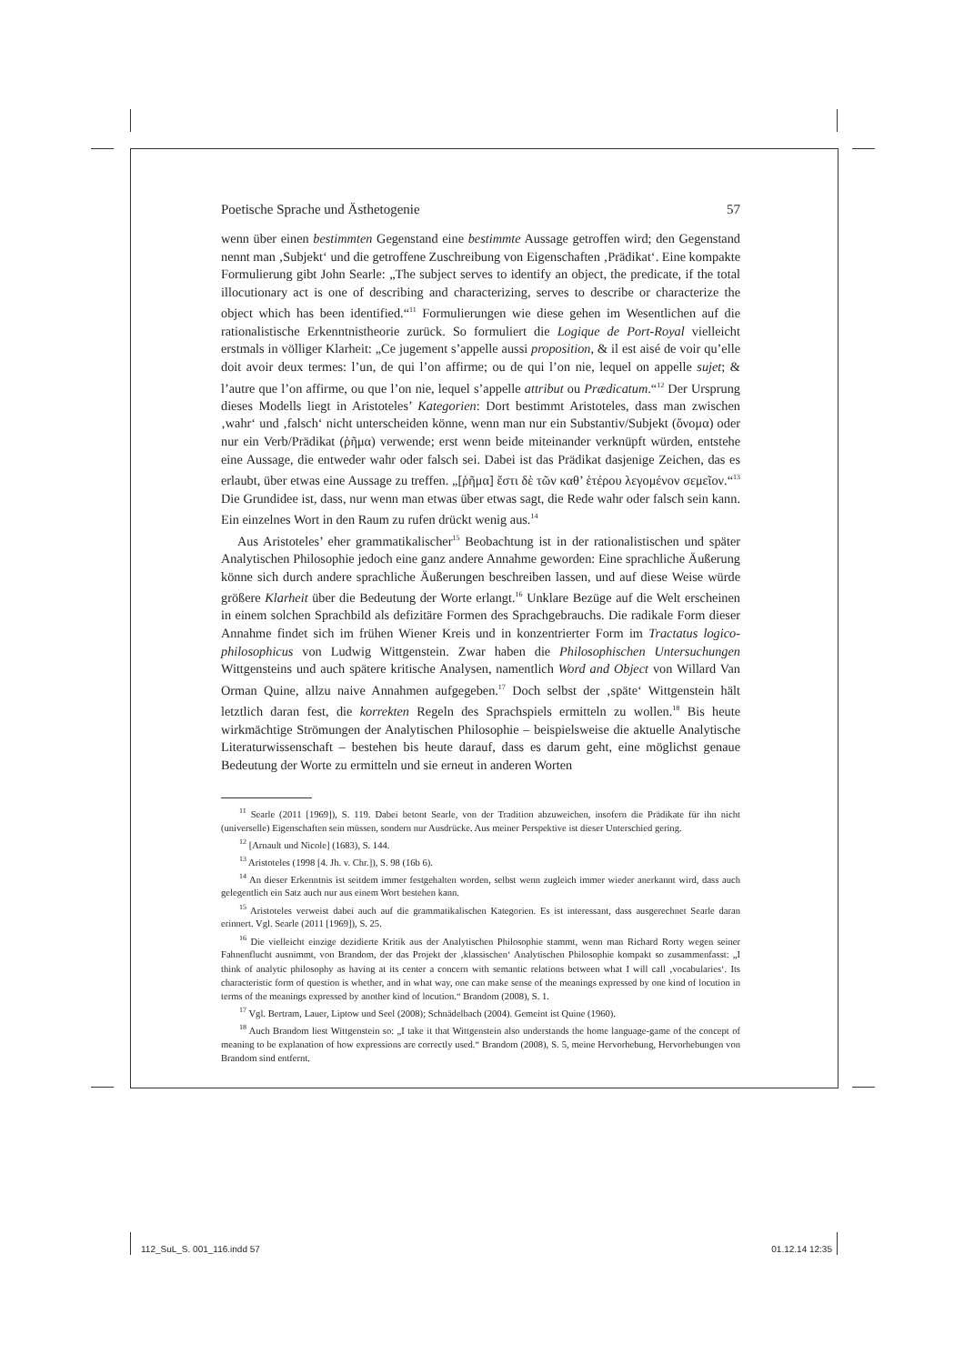Poetische Sprache und Ästhetogenie 57
wenn über einen bestimmten Gegenstand eine bestimmte Aussage getroffen wird; den Gegenstand nennt man ‚Subjekt‘ und die getroffene Zuschreibung von Eigenschaften ‚Prädikat‘. Eine kompakte Formulierung gibt John Searle: „The subject serves to identify an object, the predicate, if the total illocutionary act is one of describing and characterizing, serves to describe or characterize the object which has been identified.“<sup>11</sup> Formulierungen wie diese gehen im Wesentlichen auf die rationalistische Erkenntnistheorie zurück. So formuliert die Logique de Port-Royal vielleicht erstmals in völliger Klarheit: „Ce jugement s’appelle aussi proposition, & il est aisé de voir qu’elle doit avoir deux termes: l’un, de qui l’on affirme; ou de qui l’on nie, lequel on appelle sujet; & l’autre que l’on affirme, ou que l’on nie, lequel s’appelle attribut ou Prædicatum.“<sup>12</sup> Der Ursprung dieses Modells liegt in Aristoteles’ Kategorien: Dort bestimmt Aristoteles, dass man zwischen ‚wahr‘ und ‚falsch‘ nicht unterscheiden könne, wenn man nur ein Substantiv/Subjekt (ὄνομα) oder nur ein Verb/Prädikat (ῥῆμα) verwende; erst wenn beide miteinander verknüpft würden, entstehe eine Aussage, die entweder wahr oder falsch sei. Dabei ist das Prädikat dasjenige Zeichen, das es erlaubt, über etwas eine Aussage zu treffen. „[ῥῆμα] ἔστι δὲ τῶν καθ’ ἑτέρου λεγομένον σεμεῖον.“<sup>13</sup> Die Grundidee ist, dass, nur wenn man etwas über etwas sagt, die Rede wahr oder falsch sein kann. Ein einzelnes Wort in den Raum zu rufen drückt wenig aus.<sup>14</sup>
Aus Aristoteles’ eher grammatikalischer<sup>15</sup> Beobachtung ist in der rationalistischen und später Analytischen Philosophie jedoch eine ganz andere Annahme geworden: Eine sprachliche Äußerung könne sich durch andere sprachliche Äußerungen beschreiben lassen, und auf diese Weise würde größere Klarheit über die Bedeutung der Worte erlangt.<sup>16</sup> Unklare Bezüge auf die Welt erscheinen in einem solchen Sprachbild als defizitäre Formen des Sprachgebrauchs. Die radikale Form dieser Annahme findet sich im frühen Wiener Kreis und in konzentrierter Form im Tractatus logico-philosophicus von Ludwig Wittgenstein. Zwar haben die Philosophischen Untersuchungen Wittgensteins und auch spätere kritische Analysen, namentlich Word and Object von Willard Van Orman Quine, allzu naive Annahmen aufgegeben.<sup>17</sup> Doch selbst der ‚späte‘ Wittgenstein hält letztlich daran fest, die korrekten Regeln des Sprachspiels ermitteln zu wollen.<sup>18</sup> Bis heute wirkmächtige Strömungen der Analytischen Philosophie – beispielsweise die aktuelle Analytische Literaturwissenschaft – bestehen bis heute darauf, dass es darum geht, eine möglichst genaue Bedeutung der Worte zu ermitteln und sie erneut in anderen Worten
<sup>11</sup> Searle (2011 [1969]), S. 119. Dabei betont Searle, von der Tradition abzuweichen, insofern die Prädikate für ihn nicht (universelle) Eigenschaften sein müssen, sondern nur Ausdrücke. Aus meiner Perspektive ist dieser Unterschied gering.
<sup>12</sup> [Arnault und Nicole] (1683), S. 144.
<sup>13</sup> Aristoteles (1998 [4. Jh. v. Chr.]), S. 98 (16b 6).
<sup>14</sup> An dieser Erkenntnis ist seitdem immer festgehalten worden, selbst wenn zugleich immer wieder anerkannt wird, dass auch gelegentlich ein Satz auch nur aus einem Wort bestehen kann.
<sup>15</sup> Aristoteles verweist dabei auch auf die grammatikalischen Kategorien. Es ist interessant, dass ausgerechnet Searle daran erinnert. Vgl. Searle (2011 [1969]), S. 25.
<sup>16</sup> Die vielleicht einzige dezidierte Kritik aus der Analytischen Philosophie stammt, wenn man Richard Rorty wegen seiner Fahnenflucht ausnimmt, von Brandom, der das Projekt der ‚klassischen‘ Analytischen Philosophie kompakt so zusammenfasst: „I think of analytic philosophy as having at its center a concern with semantic relations between what I will call ‚vocabularies‘. Its characteristic form of question is whether, and in what way, one can make sense of the meanings expressed by one kind of locution in terms of the meanings expressed by another kind of locution.“ Brandom (2008), S. 1.
<sup>17</sup> Vgl. Bertram, Lauer, Liptow und Seel (2008); Schnädelbach (2004). Gemeint ist Quine (1960).
<sup>18</sup> Auch Brandom liest Wittgenstein so: „I take it that Wittgenstein also understands the home language-game of the concept of meaning to be explanation of how expressions are correctly used.“ Brandom (2008), S. 5, meine Hervorhebung, Hervorhebungen von Brandom sind entfernt.
112_SuL_S. 001_116.indd 57 01.12.14 12:35